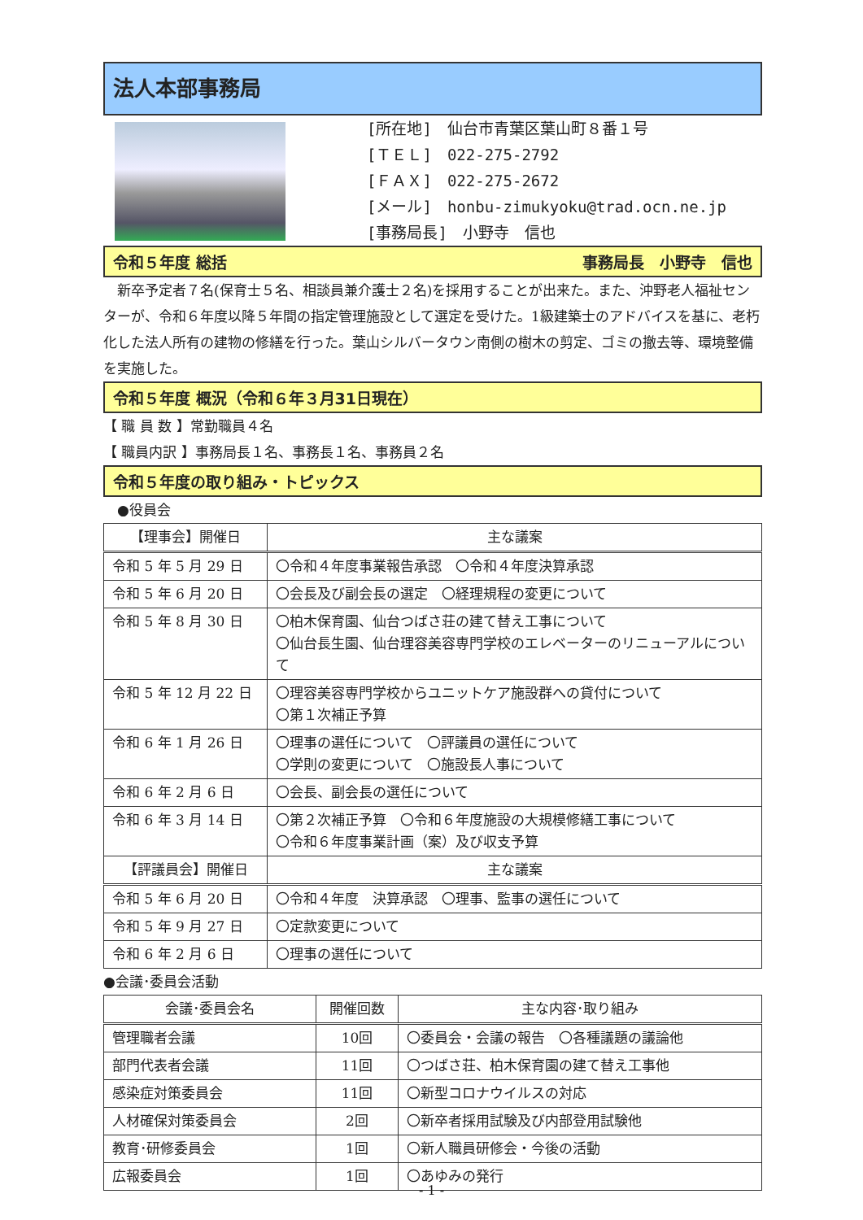法人本部事務局
[所在地]　仙台市青葉区葉山町８番１号
[ＴＥＬ]　022-275-2792
[ＦＡＸ]　022-275-2672
[メール]　honbu-zimukyoku@trad.ocn.ne.jp
[事務局長]　小野寺　信也
令和５年度 総括 事務局長　小野寺　信也
　新卒予定者７名(保育士５名、相談員兼介護士２名)を採用することが出来た。また、沖野老人福祉センターが、令和６年度以降５年間の指定管理施設として選定を受けた。1級建築士のアドバイスを基に、老朽化した法人所有の建物の修繕を行った。葉山シルバータウン南側の樹木の剪定、ゴミの撤去等、環境整備を実施した。
令和５年度 概況（令和６年３月31日現在）
【 職 員 数 】常勤職員４名
【 職員内訳 】事務局長１名、事務長１名、事務員２名
令和５年度の取り組み・トピックス
　●役員会
| 【理事会】開催日 | 主な議案 |
| --- | --- |
| 令和 5 年 5 月 29 日 | 〇令和４年度事業報告承認 〇令和４年度決算承認 |
| 令和 5 年 6 月 20 日 | 〇会長及び副会長の選定 〇経理規程の変更について |
| 令和 5 年 8 月 30 日 | 〇柏木保育園、仙台つばさ荘の建て替え工事について 〇仙台長生園、仙台理容美容専門学校のエレベーターのリニューアルについて |
| 令和 5 年 12 月 22 日 | 〇理容美容専門学校からユニットケア施設群への貸付について 〇第１次補正予算 |
| 令和 6 年 1 月 26 日 | 〇理事の選任について 〇評議員の選任について 〇学則の変更について 〇施設長人事について |
| 令和 6 年 2 月 6 日 | 〇会長、副会長の選任について |
| 令和 6 年 3 月 14 日 | 〇第２次補正予算 〇令和６年度施設の大規模修繕工事について 〇令和６年度事業計画（案）及び収支予算 |
| 【評議員会】開催日 | 主な議案 |
| 令和 5 年 6 月 20 日 | 〇令和４年度 決算承認 〇理事、監事の選任について |
| 令和 5 年 9 月 27 日 | 〇定款変更について |
| 令和 6 年 2 月 6 日 | 〇理事の選任について |
●会議･委員会活動
| 会議･委員会名 | 開催回数 | 主な内容･取り組み |
| --- | --- | --- |
| 管理職者会議 | 10回 | 〇委員会・会議の報告 〇各種議題の議論他 |
| 部門代表者会議 | 11回 | 〇つばさ荘、柏木保育園の建て替え工事他 |
| 感染症対策委員会 | 11回 | 〇新型コロナウイルスの対応 |
| 人材確保対策委員会 | 2回 | 〇新卒者採用試験及び内部登用試験他 |
| 教育･研修委員会 | 1回 | 〇新人職員研修会・今後の活動 |
| 広報委員会 | 1回 | 〇あゆみの発行 |
- 1 -